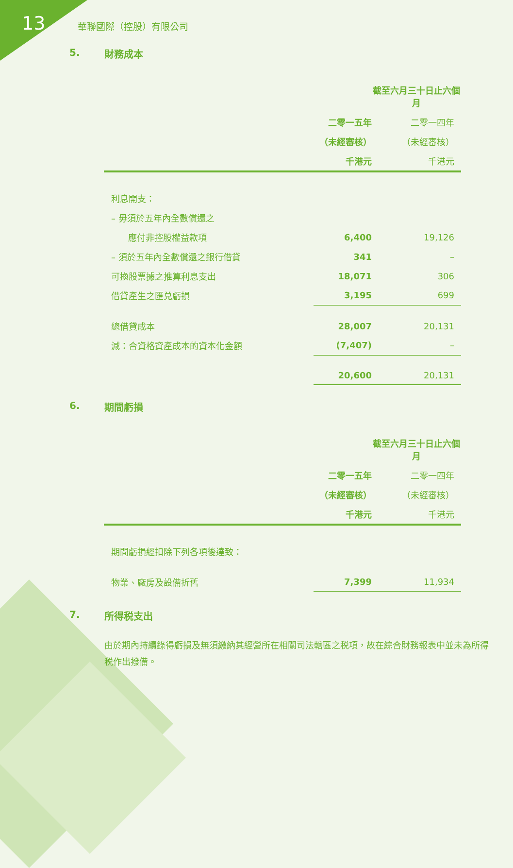13
華聯國際（控股）有限公司
5. 財務成本
| | 截至六月三十日止六個月 | |
| --- | --- | --- |
| | 二零一五年 | 二零一四年 |
| | （未經審核） | （未經審核） |
| | 千港元 | 千港元 |
| 利息開支： | | |
| – 毋須於五年內全數償還之 | | |
| 應付非控股權益款項 | 6,400 | 19,126 |
| – 須於五年內全數償還之銀行借貸 | 341 | – |
| 可換股票據之推算利息支出 | 18,071 | 306 |
| 借貸產生之匯兑虧損 | 3,195 | 699 |
| 總借貸成本 | 28,007 | 20,131 |
| 減：合資格資產成本的資本化金額 | (7,407) | – |
| | 20,600 | 20,131 |
6. 期間虧損
| | 截至六月三十日止六個月 | |
| --- | --- | --- |
| | 二零一五年 | 二零一四年 |
| | （未經審核） | （未經審核） |
| | 千港元 | 千港元 |
| 期間虧損經扣除下列各項後達致： | | |
| 物業、廠房及設備折舊 | 7,399 | 11,934 |
7. 所得税支出
由於期內持續錄得虧損及無須繳納其經營所在相關司法轄區之税項，故在綜合財務報表中並未為所得税作出撥備。